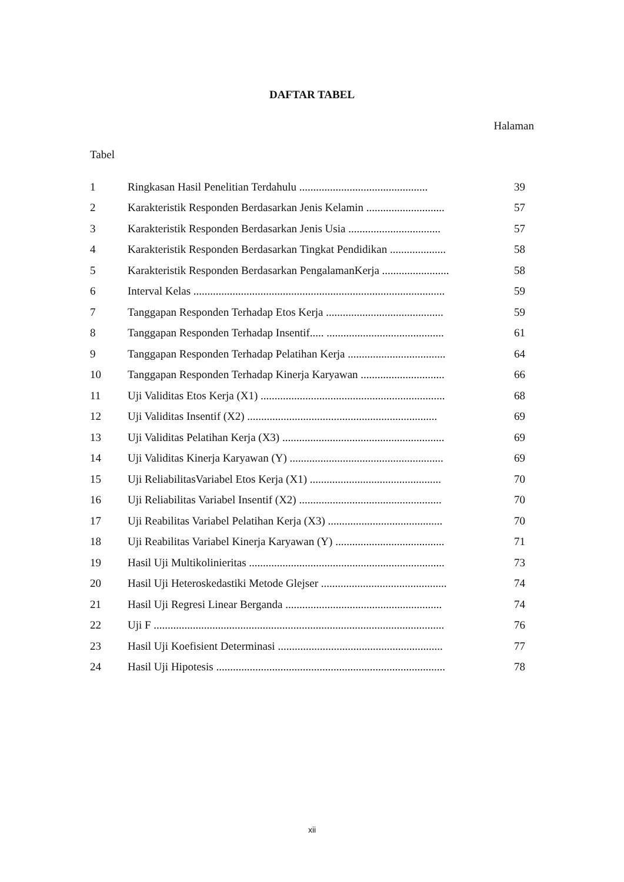DAFTAR TABEL
Halaman
Tabel
| 1 | Ringkasan Hasil Penelitian Terdahulu .............................................. | 39 |
| 2 | Karakteristik Responden Berdasarkan Jenis Kelamin ............................ | 57 |
| 3 | Karakteristik Responden Berdasarkan Jenis Usia ................................. | 57 |
| 4 | Karakteristik Responden Berdasarkan Tingkat Pendidikan .................... | 58 |
| 5 | Karakteristik Responden Berdasarkan PengalamanKerja ........................ | 58 |
| 6 | Interval Kelas .......................................................................................... | 59 |
| 7 | Tanggapan Responden Terhadap Etos Kerja .......................................... | 59 |
| 8 | Tanggapan Responden Terhadap Insentif..... .......................................... | 61 |
| 9 | Tanggapan Responden Terhadap Pelatihan Kerja ................................... | 64 |
| 10 | Tanggapan Responden Terhadap Kinerja Karyawan .............................. | 66 |
| 11 | Uji Validitas Etos Kerja (X1) .................................................................. | 68 |
| 12 | Uji Validitas Insentif (X2) .................................................................... | 69 |
| 13 | Uji Validitas Pelatihan Kerja (X3) .......................................................... | 69 |
| 14 | Uji Validitas Kinerja Karyawan (Y) ....................................................... | 69 |
| 15 | Uji ReliabilitasVariabel Etos Kerja (X1) ............................................... | 70 |
| 16 | Uji Reliabilitas Variabel Insentif (X2) ................................................... | 70 |
| 17 | Uji Reabilitas Variabel Pelatihan Kerja (X3) ......................................... | 70 |
| 18 | Uji Reabilitas Variabel Kinerja Karyawan (Y) ....................................... | 71 |
| 19 | Hasil Uji Multikolinieritas ...................................................................... | 73 |
| 20 | Hasil Uji Heteroskedastiki Metode Glejser ............................................. | 74 |
| 21 | Hasil Uji Regresi Linear Berganda ........................................................ | 74 |
| 22 | Uji F ........................................................................................................ | 76 |
| 23 | Hasil Uji Koefisient Determinasi ........................................................... | 77 |
| 24 | Hasil Uji Hipotesis .................................................................................. | 78 |
xii